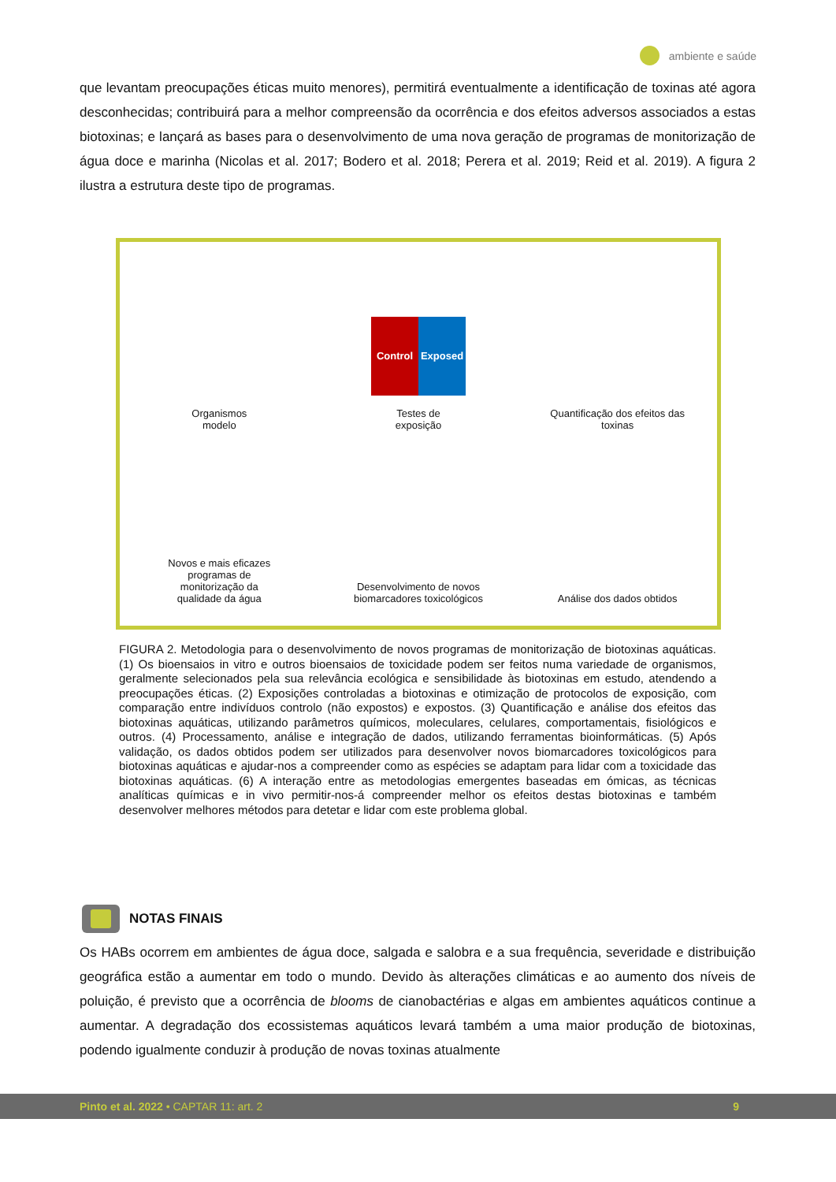ambiente e saúde
que levantam preocupações éticas muito menores), permitirá eventualmente a identificação de toxinas até agora desconhecidas; contribuirá para a melhor compreensão da ocorrência e dos efeitos adversos associados a estas biotoxinas; e lançará as bases para o desenvolvimento de uma nova geração de programas de monitorização de água doce e marinha (Nicolas et al. 2017; Bodero et al. 2018; Perera et al. 2019; Reid et al. 2019). A figura 2 ilustra a estrutura deste tipo de programas.
Organismos
modelo
Control Exposed
Testes de
exposição
Quantificação dos efeitos das
toxinas
Novos e mais eficazes
programas de
monitorização da
qualidade da água
Desenvolvimento de novos
biomarcadores toxicológicos
Análise dos dados obtidos
FIGURA 2. Metodologia para o desenvolvimento de novos programas de monitorização de biotoxinas aquáticas. (1) Os bioensaios in vitro e outros bioensaios de toxicidade podem ser feitos numa variedade de organismos, geralmente selecionados pela sua relevância ecológica e sensibilidade às biotoxinas em estudo, atendendo a preocupações éticas. (2) Exposições controladas a biotoxinas e otimização de protocolos de exposição, com comparação entre indivíduos controlo (não expostos) e expostos. (3) Quantificação e análise dos efeitos das biotoxinas aquáticas, utilizando parâmetros químicos, moleculares, celulares, comportamentais, fisiológicos e outros. (4) Processamento, análise e integração de dados, utilizando ferramentas bioinformáticas. (5) Após validação, os dados obtidos podem ser utilizados para desenvolver novos biomarcadores toxicológicos para biotoxinas aquáticas e ajudar-nos a compreender como as espécies se adaptam para lidar com a toxicidade das biotoxinas aquáticas. (6) A interação entre as metodologias emergentes baseadas em ómicas, as técnicas analíticas químicas e in vivo permitir-nos-á compreender melhor os efeitos destas biotoxinas e também desenvolver melhores métodos para detetar e lidar com este problema global.
NOTAS FINAIS
Os HABs ocorrem em ambientes de água doce, salgada e salobra e a sua frequência, severidade e distribuição geográfica estão a aumentar em todo o mundo. Devido às alterações climáticas e ao aumento dos níveis de poluição, é previsto que a ocorrência de blooms de cianobactérias e algas em ambientes aquáticos continue a aumentar. A degradação dos ecossistemas aquáticos levará também a uma maior produção de biotoxinas, podendo igualmente conduzir à produção de novas toxinas atualmente
Pinto et al. 2022 • CAPTAR 11: art. 2 9